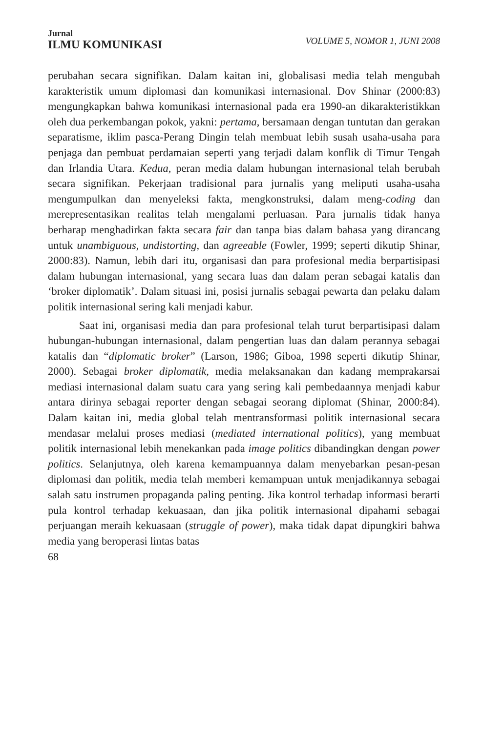Jurnal
ILMU KOMUNIKASI
VOLUME 5, NOMOR 1, JUNI 2008
perubahan secara signifikan. Dalam kaitan ini, globalisasi media telah mengubah karakteristik umum diplomasi dan komunikasi internasional. Dov Shinar (2000:83) mengungkapkan bahwa komunikasi internasional pada era 1990-an dikarakteristikkan oleh dua perkembangan pokok, yakni: pertama, bersamaan dengan tuntutan dan gerakan separatisme, iklim pasca-Perang Dingin telah membuat lebih susah usaha-usaha para penjaga dan pembuat perdamaian seperti yang terjadi dalam konflik di Timur Tengah dan Irlandia Utara. Kedua, peran media dalam hubungan internasional telah berubah secara signifikan. Pekerjaan tradisional para jurnalis yang meliputi usaha-usaha mengumpulkan dan menyeleksi fakta, mengkonstruksi, dalam meng-coding dan merepresentasikan realitas telah mengalami perluasan. Para jurnalis tidak hanya berharap menghadirkan fakta secara fair dan tanpa bias dalam bahasa yang dirancang untuk unambiguous, undistorting, dan agreeable (Fowler, 1999; seperti dikutip Shinar, 2000:83). Namun, lebih dari itu, organisasi dan para profesional media berpartisipasi dalam hubungan internasional, yang secara luas dan dalam peran sebagai katalis dan ‘broker diplomatik’. Dalam situasi ini, posisi jurnalis sebagai pewarta dan pelaku dalam politik internasional sering kali menjadi kabur.
Saat ini, organisasi media dan para profesional telah turut berpartisipasi dalam hubungan-hubungan internasional, dalam pengertian luas dan dalam perannya sebagai katalis dan “diplomatic broker” (Larson, 1986; Giboa, 1998 seperti dikutip Shinar, 2000). Sebagai broker diplomatik, media melaksanakan dan kadang memprakarsai mediasi internasional dalam suatu cara yang sering kali pembedaannya menjadi kabur antara dirinya sebagai reporter dengan sebagai seorang diplomat (Shinar, 2000:84). Dalam kaitan ini, media global telah mentransformasi politik internasional secara mendasar melalui proses mediasi (mediated international politics), yang membuat politik internasional lebih menekankan pada image politics dibandingkan dengan power politics. Selanjutnya, oleh karena kemampuannya dalam menyebarkan pesan-pesan diplomasi dan politik, media telah memberi kemampuan untuk menjadikannya sebagai salah satu instrumen propaganda paling penting. Jika kontrol terhadap informasi berarti pula kontrol terhadap kekuasaan, dan jika politik internasional dipahami sebagai perjuangan meraih kekuasaan (struggle of power), maka tidak dapat dipungkiri bahwa media yang beroperasi lintas batas
68